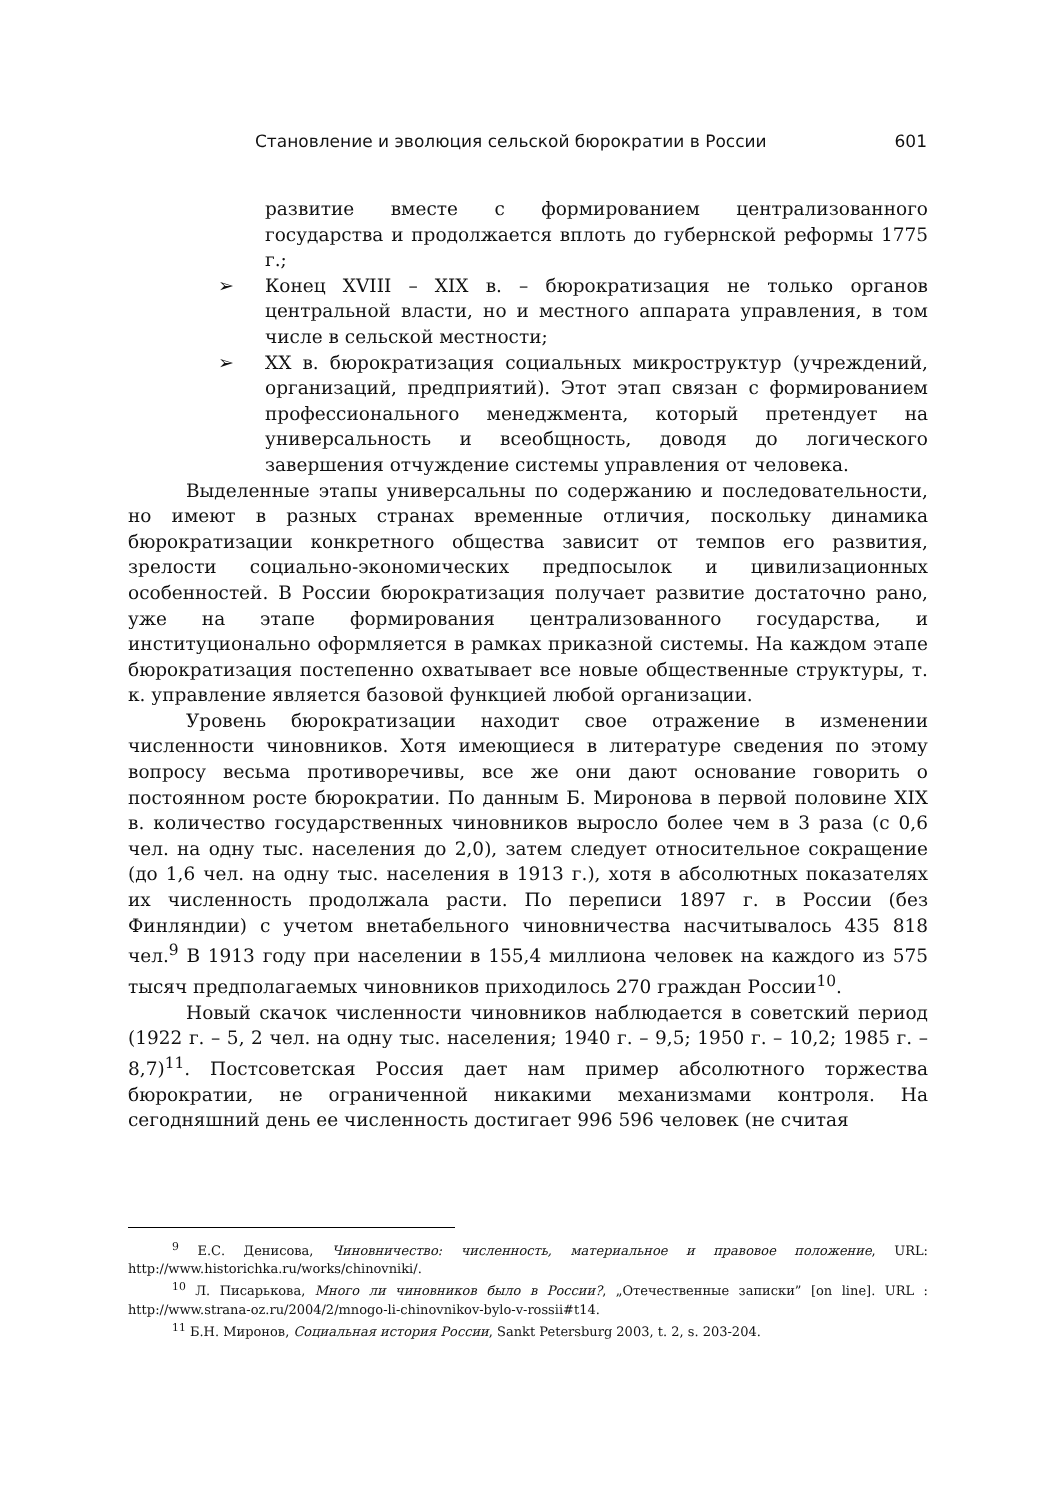Становление и эволюция сельской бюрократии в России 601
развитие вместе с формированием централизованного государства и продолжается вплоть до губернской реформы 1775 г.;
➢ Конец XVIII – XIX в. – бюрократизация не только органов центральной власти, но и местного аппарата управления, в том числе в сельской местности;
➢ XX в. бюрократизация социальных микроструктур (учреждений, организаций, предприятий). Этот этап связан с формированием профессионального менеджмента, который претендует на универсальность и всеобщность, доводя до логического завершения отчуждение системы управления от человека.
Выделенные этапы универсальны по содержанию и последовательности, но имеют в разных странах временные отличия, поскольку динамика бюрократизации конкретного общества зависит от темпов его развития, зрелости социально-экономических предпосылок и цивилизационных особенностей. В России бюрократизация получает развитие достаточно рано, уже на этапе формирования централизованного государства, и институционально оформляется в рамках приказной системы. На каждом этапе бюрократизация постепенно охватывает все новые общественные структуры, т. к. управление является базовой функцией любой организации.
Уровень бюрократизации находит свое отражение в изменении численности чиновников. Хотя имеющиеся в литературе сведения по этому вопросу весьма противоречивы, все же они дают основание говорить о постоянном росте бюрократии. По данным Б. Миронова в первой половине XIX в. количество государственных чиновников выросло более чем в 3 раза (с 0,6 чел. на одну тыс. населения до 2,0), затем следует относительное сокращение (до 1,6 чел. на одну тыс. населения в 1913 г.), хотя в абсолютных показателях их численность продолжала расти. По переписи 1897 г. в России (без Финляндии) с учетом внетабельного чиновничества насчитывалось 435 818 чел.<sup>9</sup> В 1913 году при населении в 155,4 миллиона человек на каждого из 575 тысяч предполагаемых чиновников приходилось 270 граждан России<sup>10</sup>.
Новый скачок численности чиновников наблюдается в советский период (1922 г. – 5, 2 чел. на одну тыс. населения; 1940 г. – 9,5; 1950 г. – 10,2; 1985 г. – 8,7)<sup>11</sup>. Постсоветская Россия дает нам пример абсолютного торжества бюрократии, не ограниченной никакими механизмами контроля. На сегодняшний день ее численность достигает 996 596 человек (не считая
<sup>9</sup> Е.С. Денисова, Чиновничество: численность, материальное и правовое положение, URL: http://www.historichka.ru/works/chinovniki/.
<sup>10</sup> Л. Писарькова, Много ли чиновников было в России?, „Отечественные записки” [on line]. URL : http://www.strana-oz.ru/2004/2/mnogo-li-chinovnikov-bylo-v-rossii#t14.
<sup>11</sup> Б.Н. Миронов, Социальная история России, Sankt Petersburg 2003, t. 2, s. 203-204.